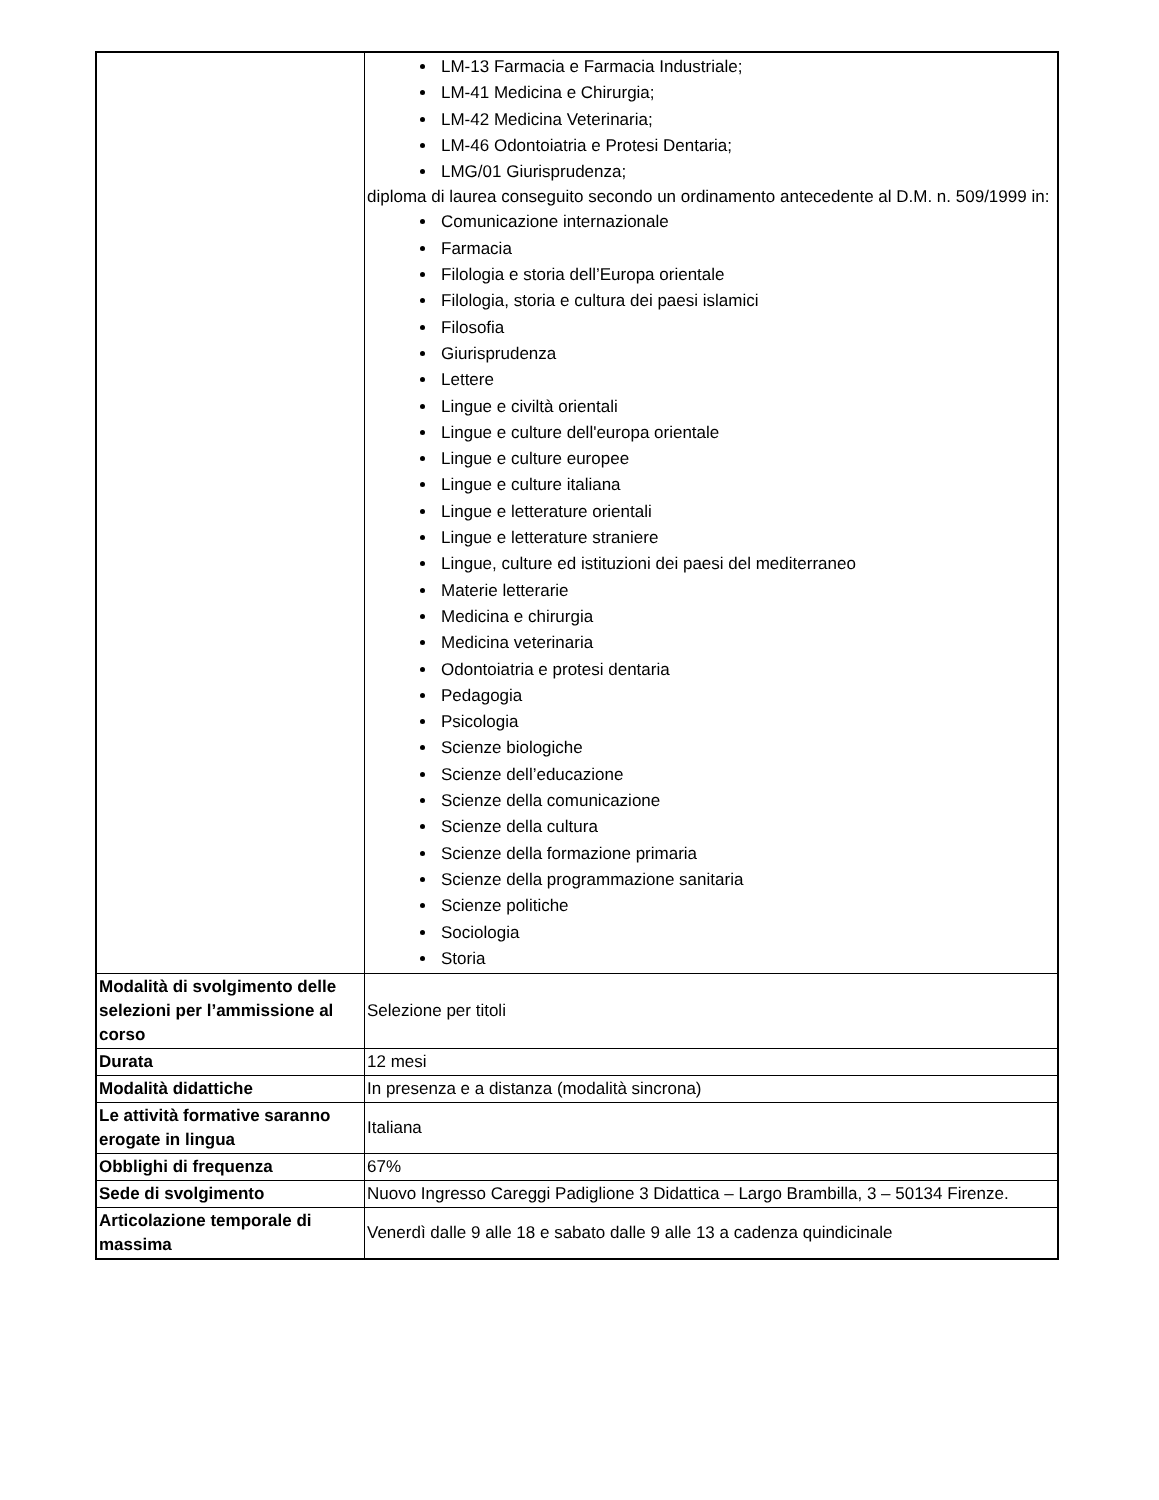| | LM-13 Farmacia e Farmacia Industriale; LM-41 Medicina e Chirurgia; LM-42 Medicina Veterinaria; LM-46 Odontoiatria e Protesi Dentaria; LMG/01 Giurisprudenza; diploma di laurea conseguito secondo un ordinamento antecedente al D.M. n. 509/1999 in: Comunicazione internazionale Farmacia Filologia e storia dell’Europa orientale Filologia, storia e cultura dei paesi islamici Filosofia Giurisprudenza Lettere Lingue e civiltà orientali Lingue e culture dell'europa orientale Lingue e culture europee Lingue e culture italiana Lingue e letterature orientali Lingue e letterature straniere Lingue, culture ed istituzioni dei paesi del mediterraneo Materie letterarie Medicina e chirurgia Medicina veterinaria Odontoiatria e protesi dentaria Pedagogia Psicologia Scienze biologiche Scienze dell’educazione Scienze della comunicazione Scienze della cultura Scienze della formazione primaria Scienze della programmazione sanitaria Scienze politiche Sociologia Storia |
| Modalità di svolgimento delle selezioni per l’ammissione al corso | Selezione per titoli |
| Durata | 12 mesi |
| Modalità didattiche | In presenza e a distanza (modalità sincrona) |
| Le attività formative saranno erogate in lingua | Italiana |
| Obblighi di frequenza | 67% |
| Sede di svolgimento | Nuovo Ingresso Careggi Padiglione 3 Didattica – Largo Brambilla, 3 – 50134 Firenze. |
| Articolazione temporale di massima | Venerdì dalle 9 alle 18 e sabato dalle 9 alle 13 a cadenza quindicinale |